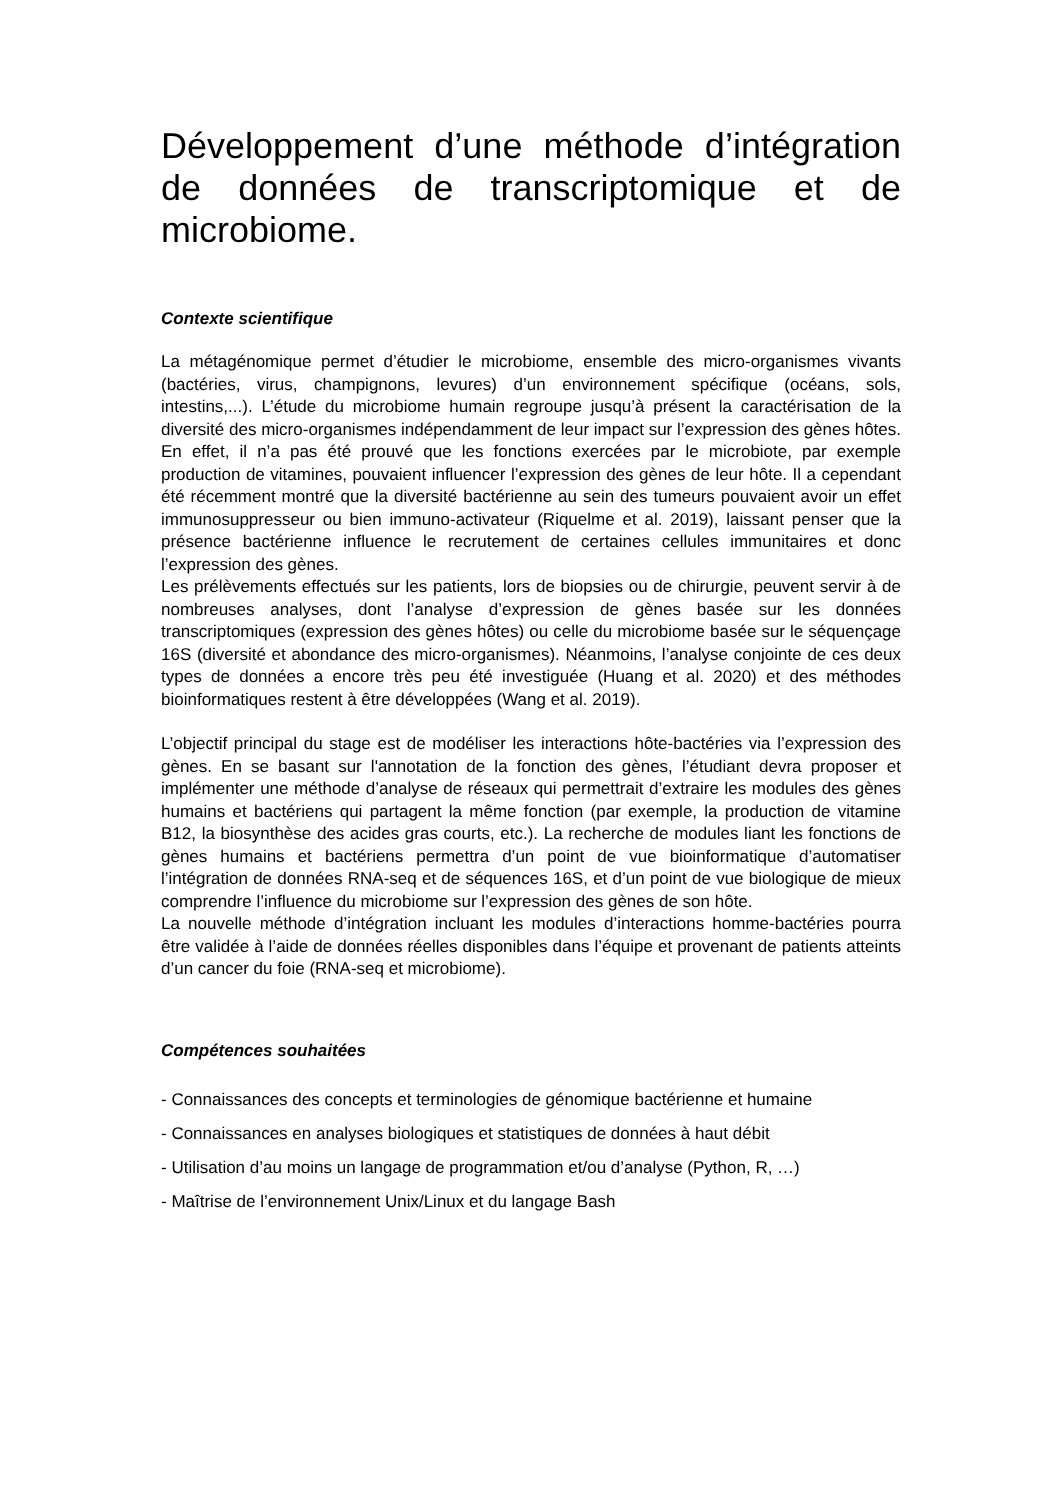Développement d’une méthode d’intégration de données de transcriptomique et de microbiome.
Contexte scientifique
La métagénomique permet d’étudier le microbiome, ensemble des micro-organismes vivants (bactéries, virus, champignons, levures) d’un environnement spécifique (océans, sols, intestins,...). L’étude du microbiome humain regroupe jusqu’à présent la caractérisation de la diversité des micro-organismes indépendamment de leur impact sur l’expression des gènes hôtes. En effet, il n’a pas été prouvé que les fonctions exercées par le microbiote, par exemple production de vitamines, pouvaient influencer l’expression des gènes de leur hôte. Il a cependant été récemment montré que la diversité bactérienne au sein des tumeurs pouvaient avoir un effet immunosuppresseur ou bien immuno-activateur (Riquelme et al. 2019), laissant penser que la présence bactérienne influence le recrutement de certaines cellules immunitaires et donc l’expression des gènes.
Les prélèvements effectués sur les patients, lors de biopsies ou de chirurgie, peuvent servir à de nombreuses analyses, dont l’analyse d’expression de gènes basée sur les données transcriptomiques (expression des gènes hôtes) ou celle du microbiome basée sur le séquençage 16S (diversité et abondance des micro-organismes). Néanmoins, l’analyse conjointe de ces deux types de données a encore très peu été investiguée (Huang et al. 2020) et des méthodes bioinformatiques restent à être développées (Wang et al. 2019).
L’objectif principal du stage est de modéliser les interactions hôte-bactéries via l’expression des gènes. En se basant sur l'annotation de la fonction des gènes, l’étudiant devra proposer et implémenter une méthode d’analyse de réseaux qui permettrait d’extraire les modules des gènes humains et bactériens qui partagent la même fonction (par exemple, la production de vitamine B12, la biosynthèse des acides gras courts, etc.). La recherche de modules liant les fonctions de gènes humains et bactériens permettra d’un point de vue bioinformatique d’automatiser l’intégration de données RNA-seq et de séquences 16S, et d’un point de vue biologique de mieux comprendre l’influence du microbiome sur l’expression des gènes de son hôte.
La nouvelle méthode d’intégration incluant les modules d’interactions homme-bactéries pourra être validée à l’aide de données réelles disponibles dans l’équipe et provenant de patients atteints d’un cancer du foie (RNA-seq et microbiome).
Compétences souhaitées
- Connaissances des concepts et terminologies de génomique bactérienne et humaine
- Connaissances en analyses biologiques et statistiques de données à haut débit
- Utilisation d’au moins un langage de programmation et/ou d’analyse (Python, R, …)
- Maîtrise de l’environnement Unix/Linux et du langage Bash